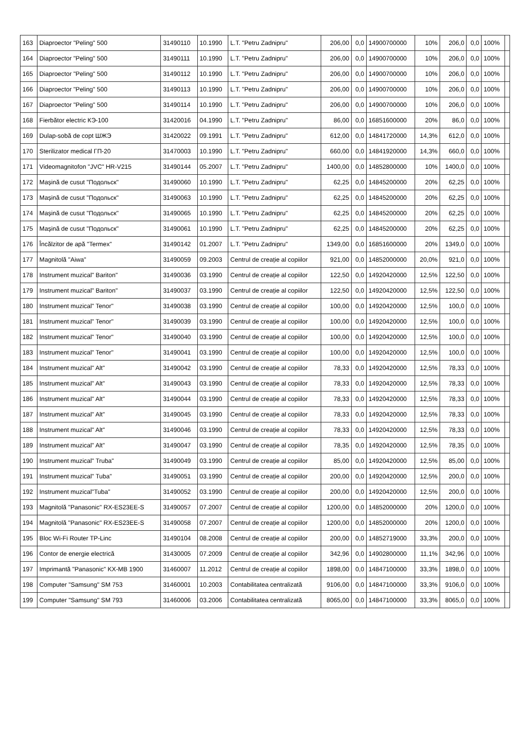| 163 | Diaproector "Peling" 500 | 31490110 | 10.1990 | L.T. "Petru Zadnipru" | 206,00 | 0,0 | 14900700000 | 10% | 206,0 | 0,0 | 100% | |
| 164 | Diaproector "Peling" 500 | 31490111 | 10.1990 | L.T. "Petru Zadnipru" | 206,00 | 0,0 | 14900700000 | 10% | 206,0 | 0,0 | 100% | |
| 165 | Diaproector "Peling" 500 | 31490112 | 10.1990 | L.T. "Petru Zadnipru" | 206,00 | 0,0 | 14900700000 | 10% | 206,0 | 0,0 | 100% | |
| 166 | Diaproector "Peling" 500 | 31490113 | 10.1990 | L.T. "Petru Zadnipru" | 206,00 | 0,0 | 14900700000 | 10% | 206,0 | 0,0 | 100% | |
| 167 | Diaproector "Peling" 500 | 31490114 | 10.1990 | L.T. "Petru Zadnipru" | 206,00 | 0,0 | 14900700000 | 10% | 206,0 | 0,0 | 100% | |
| 168 | Fierbător electric КЭ-100 | 31420016 | 04.1990 | L.T. "Petru Zadnipru" | 86,00 | 0,0 | 16851600000 | 20% | 86,0 | 0,0 | 100% | |
| 169 | Dulap-sobă de copt ШЖЭ | 31420022 | 09.1991 | L.T. "Petru Zadnipru" | 612,00 | 0,0 | 14841720000 | 14,3% | 612,0 | 0,0 | 100% | |
| 170 | Sterilizator medical ГП-20 | 31470003 | 10.1990 | L.T. "Petru Zadnipru" | 660,00 | 0,0 | 14841920000 | 14,3% | 660,0 | 0,0 | 100% | |
| 171 | Videomagnitofon "JVC" HR-V215 | 31490144 | 05.2007 | L.T. "Petru Zadnipru" | 1400,00 | 0,0 | 14852800000 | 10% | 1400,0 | 0,0 | 100% | |
| 172 | Mașină de cusut "Подольск" | 31490060 | 10.1990 | L.T. "Petru Zadnipru" | 62,25 | 0,0 | 14845200000 | 20% | 62,25 | 0,0 | 100% | |
| 173 | Mașină de cusut "Подольск" | 31490063 | 10.1990 | L.T. "Petru Zadnipru" | 62,25 | 0,0 | 14845200000 | 20% | 62,25 | 0,0 | 100% | |
| 174 | Mașină de cusut "Подольск" | 31490065 | 10.1990 | L.T. "Petru Zadnipru" | 62,25 | 0,0 | 14845200000 | 20% | 62,25 | 0,0 | 100% | |
| 175 | Mașină de cusut "Подольск" | 31490061 | 10.1990 | L.T. "Petru Zadnipru" | 62,25 | 0,0 | 14845200000 | 20% | 62,25 | 0,0 | 100% | |
| 176 | Încălzitor de apă "Termex" | 31490142 | 01.2007 | L.T. "Petru Zadnipru" | 1349,00 | 0,0 | 16851600000 | 20% | 1349,0 | 0,0 | 100% | |
| 177 | Magnitolă "Aiwa" | 31490059 | 09.2003 | Centrul de creație al copiilor | 921,00 | 0,0 | 14852000000 | 20,0% | 921,0 | 0,0 | 100% | |
| 178 | Instrument muzical" Bariton" | 31490036 | 03.1990 | Centrul de creație al copiilor | 122,50 | 0,0 | 14920420000 | 12,5% | 122,50 | 0,0 | 100% | |
| 179 | Instrument muzical" Bariton" | 31490037 | 03.1990 | Centrul de creație al copiilor | 122,50 | 0,0 | 14920420000 | 12,5% | 122,50 | 0,0 | 100% | |
| 180 | Instrument muzical" Tenor" | 31490038 | 03.1990 | Centrul de creație al copiilor | 100,00 | 0,0 | 14920420000 | 12,5% | 100,0 | 0,0 | 100% | |
| 181 | Instrument muzical" Tenor" | 31490039 | 03.1990 | Centrul de creație al copiilor | 100,00 | 0,0 | 14920420000 | 12,5% | 100,0 | 0,0 | 100% | |
| 182 | Instrument muzical" Tenor" | 31490040 | 03.1990 | Centrul de creație al copiilor | 100,00 | 0,0 | 14920420000 | 12,5% | 100,0 | 0,0 | 100% | |
| 183 | Instrument muzical" Tenor" | 31490041 | 03.1990 | Centrul de creație al copiilor | 100,00 | 0,0 | 14920420000 | 12,5% | 100,0 | 0,0 | 100% | |
| 184 | Instrument muzical" Alt" | 31490042 | 03.1990 | Centrul de creație al copiilor | 78,33 | 0,0 | 14920420000 | 12,5% | 78,33 | 0,0 | 100% | |
| 185 | Instrument muzical" Alt" | 31490043 | 03.1990 | Centrul de creație al copiilor | 78,33 | 0,0 | 14920420000 | 12,5% | 78,33 | 0,0 | 100% | |
| 186 | Instrument muzical" Alt" | 31490044 | 03.1990 | Centrul de creație al copiilor | 78,33 | 0,0 | 14920420000 | 12,5% | 78,33 | 0,0 | 100% | |
| 187 | Instrument muzical" Alt" | 31490045 | 03.1990 | Centrul de creație al copiilor | 78,33 | 0,0 | 14920420000 | 12,5% | 78,33 | 0,0 | 100% | |
| 188 | Instrument muzical" Alt" | 31490046 | 03.1990 | Centrul de creație al copiilor | 78,33 | 0,0 | 14920420000 | 12,5% | 78,33 | 0,0 | 100% | |
| 189 | Instrument muzical" Alt" | 31490047 | 03.1990 | Centrul de creație al copiilor | 78,35 | 0,0 | 14920420000 | 12,5% | 78,35 | 0,0 | 100% | |
| 190 | Instrument muzical" Truba" | 31490049 | 03.1990 | Centrul de creație al copiilor | 85,00 | 0,0 | 14920420000 | 12,5% | 85,00 | 0,0 | 100% | |
| 191 | Instrument muzical" Tuba" | 31490051 | 03.1990 | Centrul de creație al copiilor | 200,00 | 0,0 | 14920420000 | 12,5% | 200,0 | 0,0 | 100% | |
| 192 | Instrument muzical"Tuba" | 31490052 | 03.1990 | Centrul de creație al copiilor | 200,00 | 0,0 | 14920420000 | 12,5% | 200,0 | 0,0 | 100% | |
| 193 | Magnitolă "Panasonic" RX-ES23EE-S | 31490057 | 07.2007 | Centrul de creație al copiilor | 1200,00 | 0,0 | 14852000000 | 20% | 1200,0 | 0,0 | 100% | |
| 194 | Magnitolă "Panasonic" RX-ES23EE-S | 31490058 | 07.2007 | Centrul de creație al copiilor | 1200,00 | 0,0 | 14852000000 | 20% | 1200,0 | 0,0 | 100% | |
| 195 | Bloc Wi-Fi Router TP-Linc | 31490104 | 08.2008 | Centrul de creație al copiilor | 200,00 | 0,0 | 14852719000 | 33,3% | 200,0 | 0,0 | 100% | |
| 196 | Contor de energie electrică | 31430005 | 07.2009 | Centrul de creație al copiilor | 342,96 | 0,0 | 14902800000 | 11,1% | 342,96 | 0,0 | 100% | |
| 197 | Imprimantă "Panasonic" KX-MB 1900 | 31460007 | 11.2012 | Centrul de creație al copiilor | 1898,00 | 0,0 | 14847100000 | 33,3% | 1898,0 | 0,0 | 100% | |
| 198 | Computer "Samsung" SM 753 | 31460001 | 10.2003 | Contabilitatea centralizată | 9106,00 | 0,0 | 14847100000 | 33,3% | 9106,0 | 0,0 | 100% | |
| 199 | Computer "Samsung" SM 793 | 31460006 | 03.2006 | Contabilitatea centralizată | 8065,00 | 0,0 | 14847100000 | 33,3% | 8065,0 | 0,0 | 100% | |